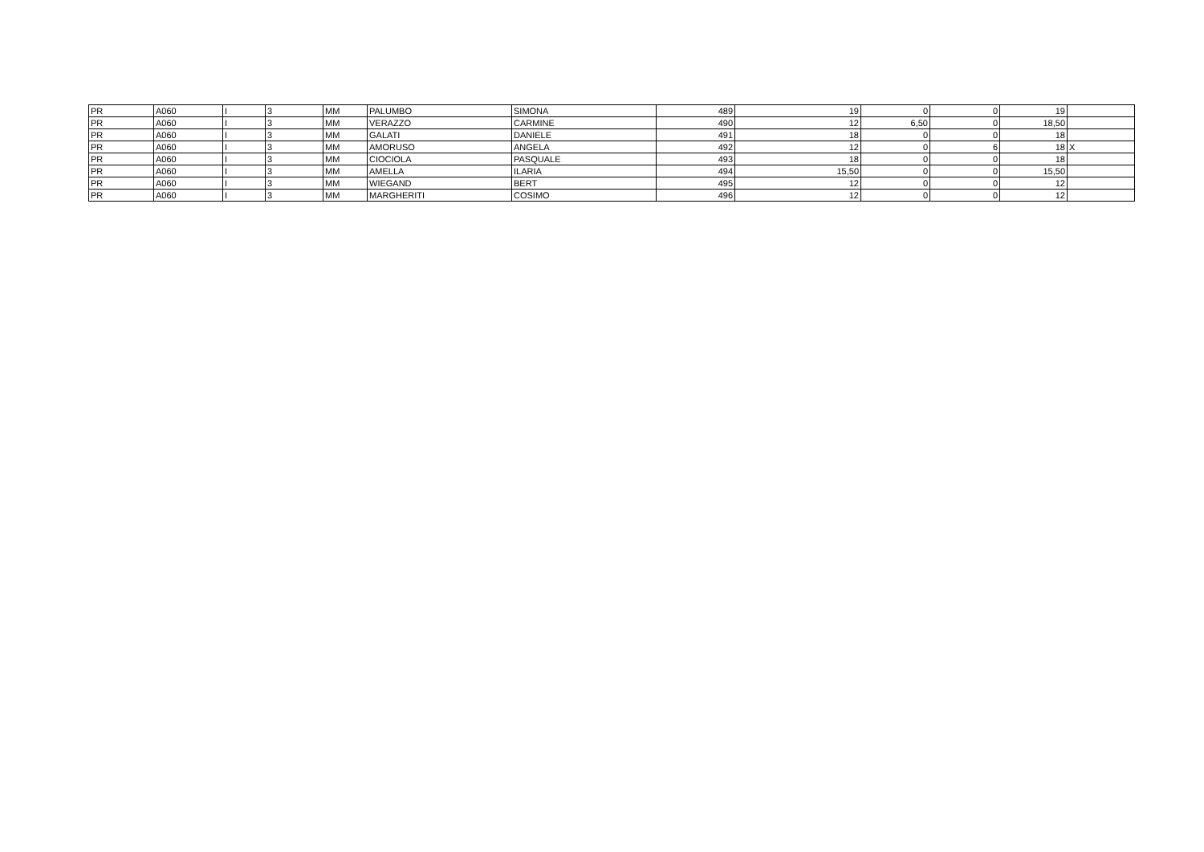| PR | A060 | I | 3 | MM | PALUMBO | SIMONA | 489 | 19 | 0 | 0 | 19 | |
| PR | A060 | I | 3 | MM | VERAZZO | CARMINE | 490 | 12 | 6,50 | 0 | 18,50 | |
| PR | A060 | I | 3 | MM | GALATI | DANIELE | 491 | 18 | 0 | 0 | 18 | |
| PR | A060 | I | 3 | MM | AMORUSO | ANGELA | 492 | 12 | 0 | 6 | 18 | X |
| PR | A060 | I | 3 | MM | CIOCIOLA | PASQUALE | 493 | 18 | 0 | 0 | 18 | |
| PR | A060 | I | 3 | MM | AMELLA | ILARIA | 494 | 15,50 | 0 | 0 | 15,50 | |
| PR | A060 | I | 3 | MM | WIEGAND | BERT | 495 | 12 | 0 | 0 | 12 | |
| PR | A060 | I | 3 | MM | MARGHERITI | COSIMO | 496 | 12 | 0 | 0 | 12 | |